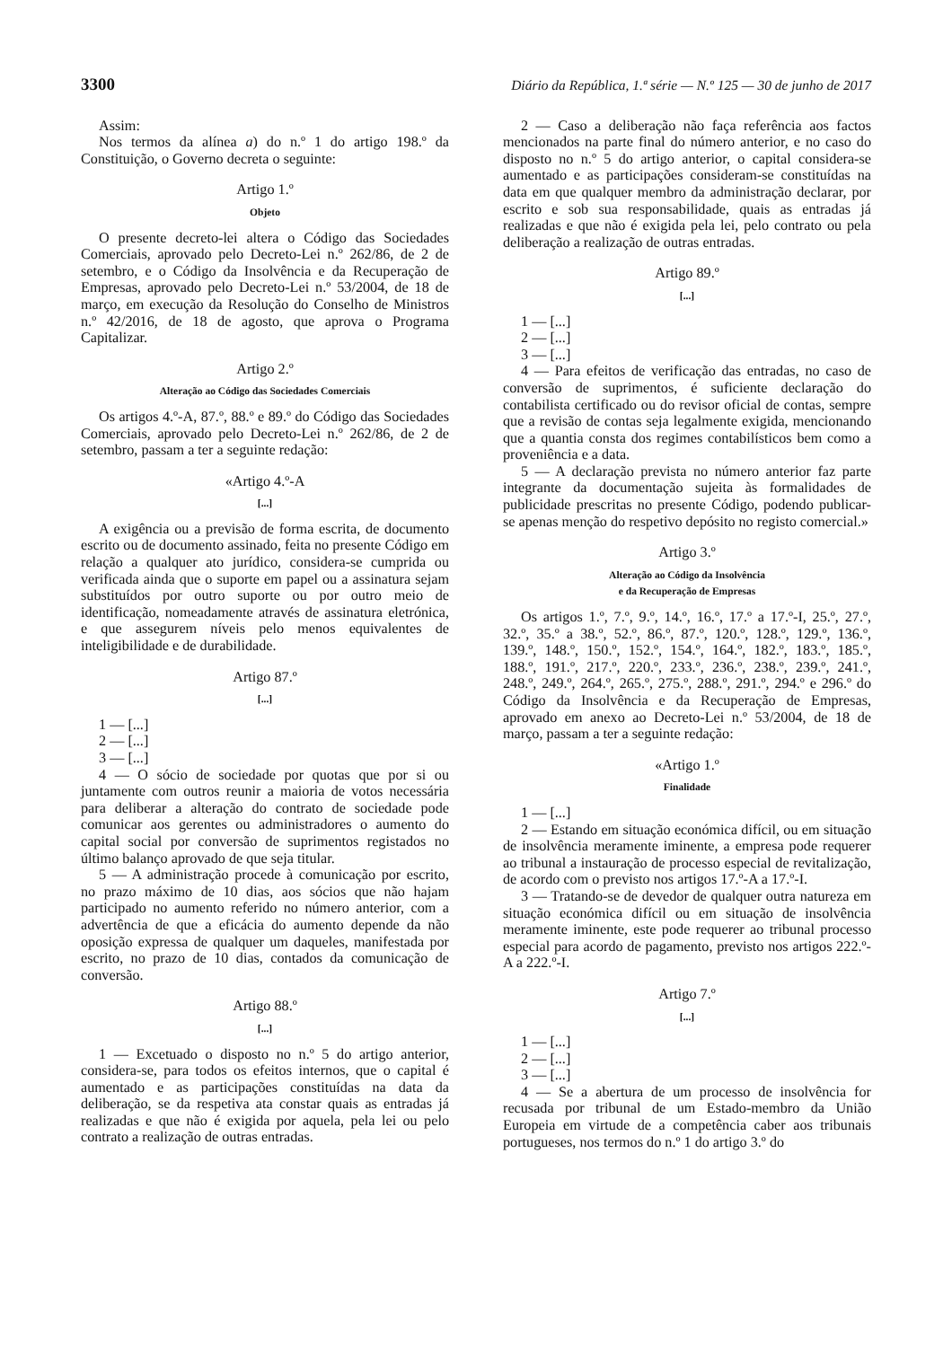3300 Diário da República, 1.ª série — N.º 125 — 30 de junho de 2017
Assim:
Nos termos da alínea a) do n.º 1 do artigo 198.º da Constituição, o Governo decreta o seguinte:
Artigo 1.º
Objeto
O presente decreto-lei altera o Código das Sociedades Comerciais, aprovado pelo Decreto-Lei n.º 262/86, de 2 de setembro, e o Código da Insolvência e da Recuperação de Empresas, aprovado pelo Decreto-Lei n.º 53/2004, de 18 de março, em execução da Resolução do Conselho de Ministros n.º 42/2016, de 18 de agosto, que aprova o Programa Capitalizar.
Artigo 2.º
Alteração ao Código das Sociedades Comerciais
Os artigos 4.º-A, 87.º, 88.º e 89.º do Código das Sociedades Comerciais, aprovado pelo Decreto-Lei n.º 262/86, de 2 de setembro, passam a ter a seguinte redação:
«Artigo 4.º-A
[...]
A exigência ou a previsão de forma escrita, de documento escrito ou de documento assinado, feita no presente Código em relação a qualquer ato jurídico, considera-se cumprida ou verificada ainda que o suporte em papel ou a assinatura sejam substituídos por outro suporte ou por outro meio de identificação, nomeadamente através de assinatura eletrónica, e que assegurem níveis pelo menos equivalentes de inteligibilidade e de durabilidade.
Artigo 87.º
[...]
1 — [...]
2 — [...]
3 — [...]
4 — O sócio de sociedade por quotas que por si ou juntamente com outros reunir a maioria de votos necessária para deliberar a alteração do contrato de sociedade pode comunicar aos gerentes ou administradores o aumento do capital social por conversão de suprimentos registados no último balanço aprovado de que seja titular.
5 — A administração procede à comunicação por escrito, no prazo máximo de 10 dias, aos sócios que não hajam participado no aumento referido no número anterior, com a advertência de que a eficácia do aumento depende da não oposição expressa de qualquer um daqueles, manifestada por escrito, no prazo de 10 dias, contados da comunicação de conversão.
Artigo 88.º
[...]
1 — Excetuado o disposto no n.º 5 do artigo anterior, considera-se, para todos os efeitos internos, que o capital é aumentado e as participações constituídas na data da deliberação, se da respetiva ata constar quais as entradas já realizadas e que não é exigida por aquela, pela lei ou pelo contrato a realização de outras entradas.
2 — Caso a deliberação não faça referência aos factos mencionados na parte final do número anterior, e no caso do disposto no n.º 5 do artigo anterior, o capital considera-se aumentado e as participações consideram-se constituídas na data em que qualquer membro da administração declarar, por escrito e sob sua responsabilidade, quais as entradas já realizadas e que não é exigida pela lei, pelo contrato ou pela deliberação a realização de outras entradas.
Artigo 89.º
[...]
1 — [...]
2 — [...]
3 — [...]
4 — Para efeitos de verificação das entradas, no caso de conversão de suprimentos, é suficiente declaração do contabilista certificado ou do revisor oficial de contas, sempre que a revisão de contas seja legalmente exigida, mencionando que a quantia consta dos regimes contabilísticos bem como a proveniência e a data.
5 — A declaração prevista no número anterior faz parte integrante da documentação sujeita às formalidades de publicidade prescritas no presente Código, podendo publicar-se apenas menção do respetivo depósito no registo comercial.»
Artigo 3.º
Alteração ao Código da Insolvência
e da Recuperação de Empresas
Os artigos 1.º, 7.º, 9.º, 14.º, 16.º, 17.º a 17.º-I, 25.º, 27.º, 32.º, 35.º a 38.º, 52.º, 86.º, 87.º, 120.º, 128.º, 129.º, 136.º, 139.º, 148.º, 150.º, 152.º, 154.º, 164.º, 182.º, 183.º, 185.º, 188.º, 191.º, 217.º, 220.º, 233.º, 236.º, 238.º, 239.º, 241.º, 248.º, 249.º, 264.º, 265.º, 275.º, 288.º, 291.º, 294.º e 296.º do Código da Insolvência e da Recuperação de Empresas, aprovado em anexo ao Decreto-Lei n.º 53/2004, de 18 de março, passam a ter a seguinte redação:
«Artigo 1.º
Finalidade
1 — [...]
2 — Estando em situação económica difícil, ou em situação de insolvência meramente iminente, a empresa pode requerer ao tribunal a instauração de processo especial de revitalização, de acordo com o previsto nos artigos 17.º-A a 17.º-I.
3 — Tratando-se de devedor de qualquer outra natureza em situação económica difícil ou em situação de insolvência meramente iminente, este pode requerer ao tribunal processo especial para acordo de pagamento, previsto nos artigos 222.º-A a 222.º-I.
Artigo 7.º
[...]
1 — [...]
2 — [...]
3 — [...]
4 — Se a abertura de um processo de insolvência for recusada por tribunal de um Estado-membro da União Europeia em virtude de a competência caber aos tribunais portugueses, nos termos do n.º 1 do artigo 3.º do